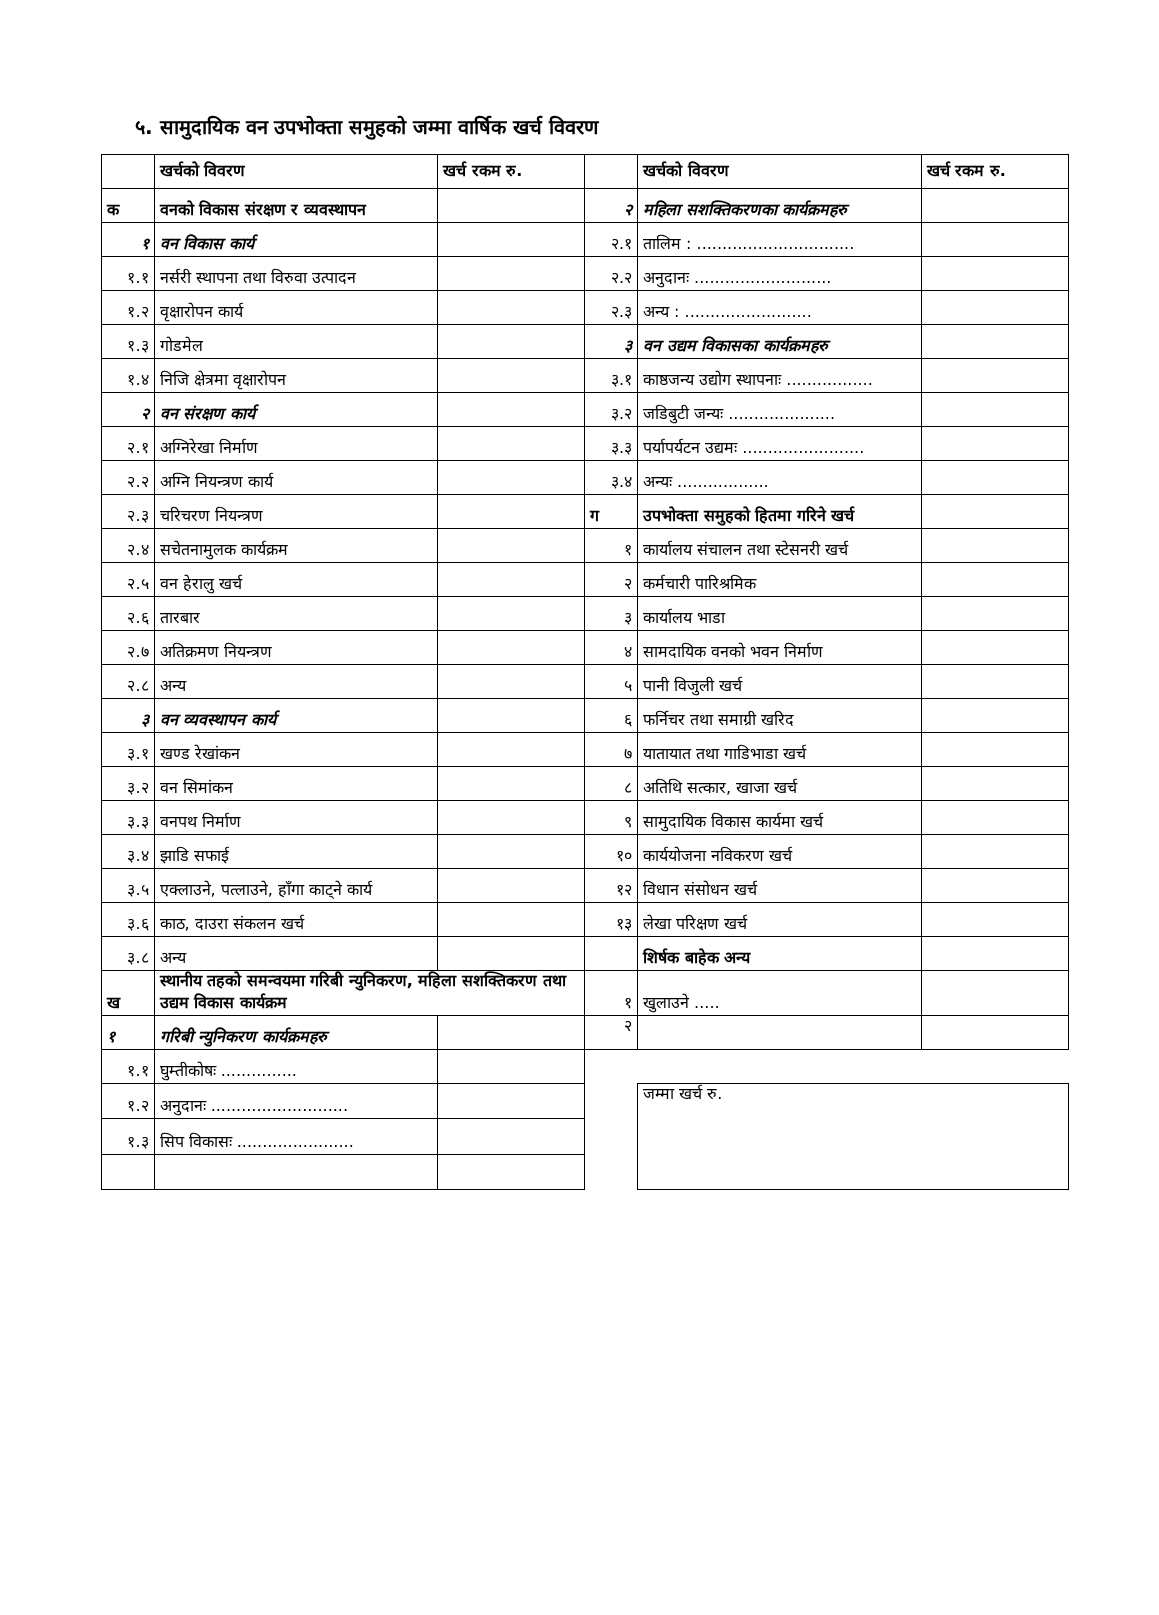५. सामुदायिक वन उपभोक्ता समुहको जम्मा वार्षिक खर्च विवरण
| | खर्चको विवरण | खर्च रकम रु. | | खर्चको विवरण | खर्च रकम रु. |
| --- | --- | --- | --- | --- | --- |
| क | वनको विकास संरक्षण र व्यवस्थापन | | २ | महिला सशक्तिकरणका कार्यक्रमहरु | |
| १ | वन विकास कार्य | | २.१ | तालिम : ............................... | |
| १.१ | नर्सरी स्थापना तथा विरुवा उत्पादन | | २.२ | अनुदानः ........................... | |
| १.२ | वृक्षारोपन कार्य | | २.३ | अन्य : ......................... | |
| १.३ | गोडमेल | | ३ | वन उद्यम विकासका कार्यक्रमहरु | |
| १.४ | निजि क्षेत्रमा वृक्षारोपन | | ३.१ | काष्ठजन्य उद्योग स्थापनाः ................. | |
| २ | वन संरक्षण कार्य | | ३.२ | जडिबुटी जन्यः ..................... | |
| २.१ | अग्निरेखा निर्माण | | ३.३ | पर्यापर्यटन उद्यमः ........................ | |
| २.२ | अग्नि नियन्त्रण कार्य | | ३.४ | अन्यः .................. | |
| २.३ | चरिचरण नियन्त्रण | | ग | उपभोक्ता समुहको हितमा गरिने खर्च | |
| २.४ | सचेतनामुलक कार्यक्रम | | १ | कार्यालय संचालन तथा स्टेसनरी खर्च | |
| २.५ | वन हेरालु खर्च | | २ | कर्मचारी पारिश्रमिक | |
| २.६ | तारबार | | ३ | कार्यालय भाडा | |
| २.७ | अतिक्रमण नियन्त्रण | | ४ | सामदायिक वनको भवन निर्माण | |
| २.८ | अन्य | | ५ | पानी विजुली खर्च | |
| ३ | वन व्यवस्थापन कार्य | | ६ | फर्निचर तथा समाग्री खरिद | |
| ३.१ | खण्ड रेखांकन | | ७ | यातायात तथा गाडिभाडा खर्च | |
| ३.२ | वन सिमांकन | | ८ | अतिथि सत्कार, खाजा खर्च | |
| ३.३ | वनपथ निर्माण | | ९ | सामुदायिक विकास कार्यमा खर्च | |
| ३.४ | झाडि सफाई | | १० | कार्ययोजना नविकरण खर्च | |
| ३.५ | एक्लाउने, पत्लाउने, हाँगा काट्ने कार्य | | १२ | विधान संसोधन खर्च | |
| ३.६ | काठ, दाउरा संकलन खर्च | | १३ | लेखा परिक्षण खर्च | |
| ३.८ | अन्य | | | शिर्षक बाहेक अन्य | |
| ख | स्थानीय तहको समन्वयमा गरिबी न्युनिकरण, महिला सशक्तिकरण तथा उद्यम विकास कार्यक्रम | | १ | खुलाउने ..... | |
| १ | गरिबी न्युनिकरण कार्यक्रमहरु | | २ | | |
| १.१ | घुम्तीकोषः ............... | | | | |
| १.२ | अनुदानः ........................... | | | जम्मा खर्च रु. | |
| १.३ | सिप विकासः ....................... | | | | |